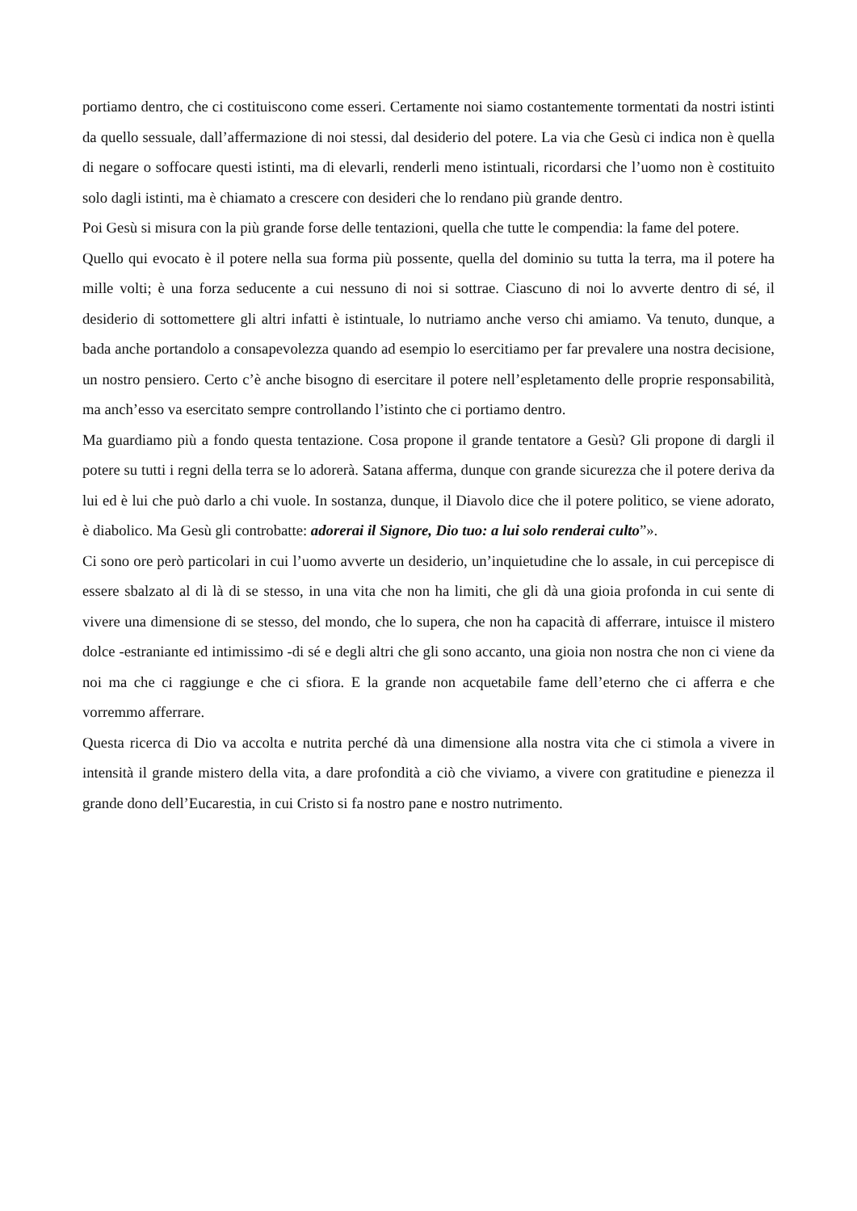portiamo dentro, che ci costituiscono come esseri. Certamente noi siamo costantemente tormentati da nostri istinti da quello sessuale, dall’affermazione di noi stessi, dal desiderio del potere. La via che Gesù ci indica non è quella di negare o soffocare questi istinti, ma di elevarli, renderli meno istintuali, ricordarsi che l’uomo non è costituito solo dagli istinti, ma è chiamato a crescere con desideri che lo rendano più grande dentro.
Poi Gesù si misura con la più grande forse delle tentazioni, quella che tutte le compendia: la fame del potere.
Quello qui evocato è il potere nella sua forma più possente, quella del dominio su tutta la terra, ma il potere ha mille volti; è una forza seducente a cui nessuno di noi si sottrae. Ciascuno di noi lo avverte dentro di sé, il desiderio di sottomettere gli altri infatti è istintuale, lo nutriamo anche verso chi amiamo. Va tenuto, dunque, a bada anche portandolo a consapevolezza quando ad esempio lo esercitiamo per far prevalere una nostra decisione, un nostro pensiero. Certo c’è anche bisogno di esercitare il potere nell’espletamento delle proprie responsabilità, ma anch’esso va esercitato sempre controllando l’istinto che ci portiamo dentro.
Ma guardiamo più a fondo questa tentazione. Cosa propone il grande tentatore a Gesù? Gli propone di dargli il potere su tutti i regni della terra se lo adorerà. Satana afferma, dunque con grande sicurezza che il potere deriva da lui ed è lui che può darlo a chi vuole. In sostanza, dunque, il Diavolo dice che il potere politico, se viene adorato, è diabolico. Ma Gesù gli controbatte: adorerai il Signore, Dio tuo: a lui solo renderai culto”».
Ci sono ore però particolari in cui l’uomo avverte un desiderio, un’inquietudine che lo assale, in cui percepisce di essere sbalzato al di là di se stesso, in una vita che non ha limiti, che gli dà una gioia profonda in cui sente di vivere una dimensione di se stesso, del mondo, che lo supera, che non ha capacità di afferrare, intuisce il mistero dolce -estraniante ed intimissimo -di sé e degli altri che gli sono accanto, una gioia non nostra che non ci viene da noi ma che ci raggiunge e che ci sfiora. E la grande non acquetabile fame dell’eterno che ci afferra e che vorremmo afferrare.
Questa ricerca di Dio va accolta e nutrita perché dà una dimensione alla nostra vita che ci stimola a vivere in intensità il grande mistero della vita, a dare profondità a ciò che viviamo, a vivere con gratitudine e pienezza il grande dono dell’Eucarestia, in cui Cristo si fa nostro pane e nostro nutrimento.